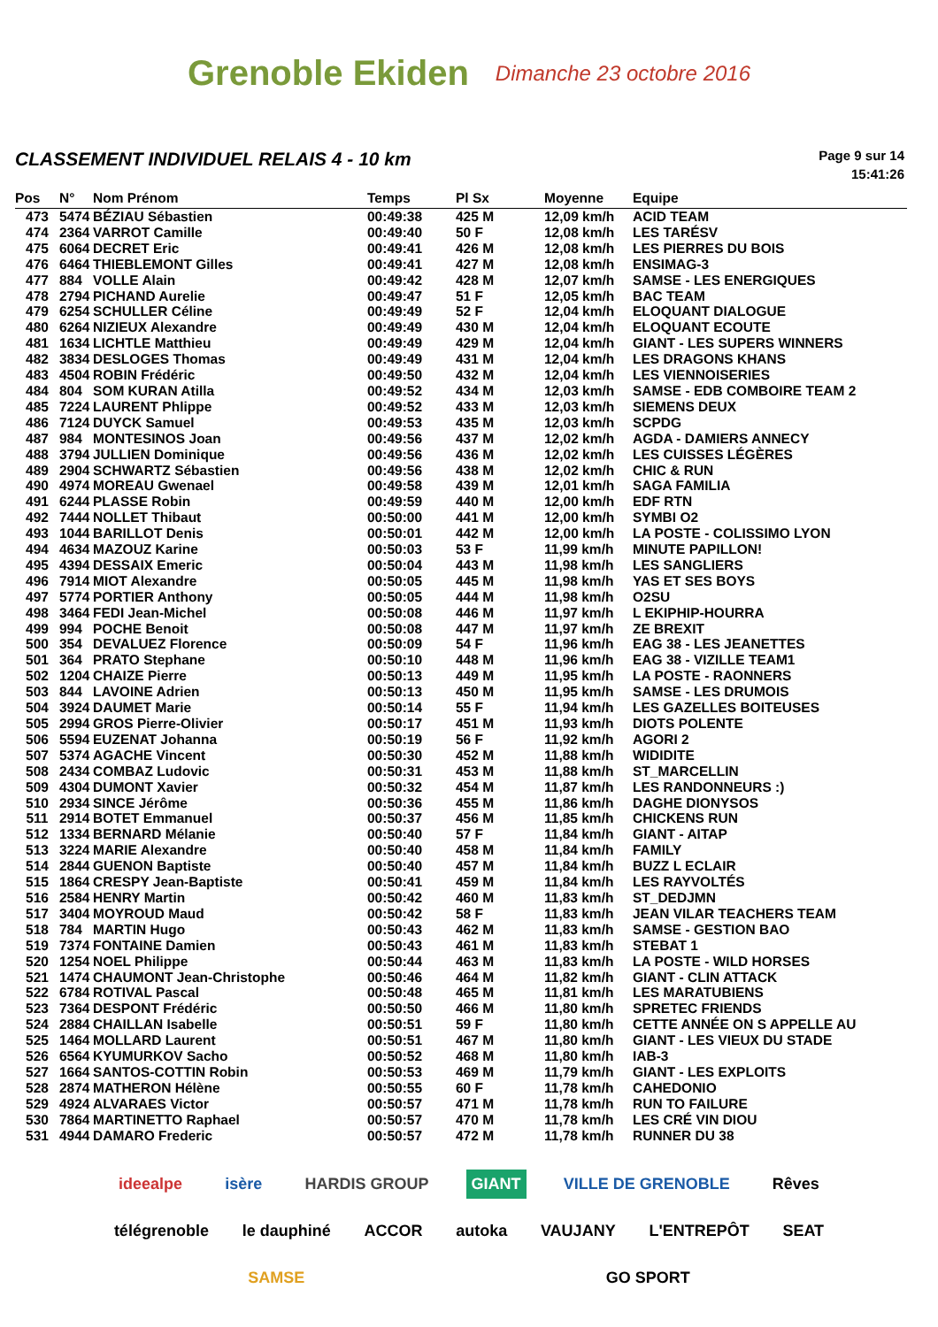Grenoble Ekiden
Dimanche 23 octobre 2016
CLASSEMENT INDIVIDUEL RELAIS 4 - 10 km
Page 9 sur 14
15:41:26
| Pos | N° | Nom Prénom | Temps | Pl Sx | Moyenne | Equipe |
| --- | --- | --- | --- | --- | --- | --- |
| 473 | 5474 | BÉZIAU Sébastien | 00:49:38 | 425 M | 12,09 km/h | ACID TEAM |
| 474 | 2364 | VARROT Camille | 00:49:40 | 50 F | 12,08 km/h | LES TARÉSV |
| 475 | 6064 | DECRET Eric | 00:49:41 | 426 M | 12,08 km/h | LES PIERRES DU BOIS |
| 476 | 6464 | THIEBLEMONT Gilles | 00:49:41 | 427 M | 12,08 km/h | ENSIMAG-3 |
| 477 | 884 | VOLLE Alain | 00:49:42 | 428 M | 12,07 km/h | SAMSE - LES ENERGIQUES |
| 478 | 2794 | PICHAND Aurelie | 00:49:47 | 51 F | 12,05 km/h | BAC TEAM |
| 479 | 6254 | SCHULLER Céline | 00:49:49 | 52 F | 12,04 km/h | ELOQUANT DIALOGUE |
| 480 | 6264 | NIZIEUX Alexandre | 00:49:49 | 430 M | 12,04 km/h | ELOQUANT ECOUTE |
| 481 | 1634 | LICHTLE Matthieu | 00:49:49 | 429 M | 12,04 km/h | GIANT - LES SUPERS WINNERS |
| 482 | 3834 | DESLOGES Thomas | 00:49:49 | 431 M | 12,04 km/h | LES DRAGONS KHANS |
| 483 | 4504 | ROBIN Frédéric | 00:49:50 | 432 M | 12,04 km/h | LES VIENNOISERIES |
| 484 | 804 | SOM KURAN Atilla | 00:49:52 | 434 M | 12,03 km/h | SAMSE - EDB COMBOIRE TEAM 2 |
| 485 | 7224 | LAURENT Phlippe | 00:49:52 | 433 M | 12,03 km/h | SIEMENS DEUX |
| 486 | 7124 | DUYCK Samuel | 00:49:53 | 435 M | 12,03 km/h | SCPDG |
| 487 | 984 | MONTESINOS Joan | 00:49:56 | 437 M | 12,02 km/h | AGDA - DAMIERS ANNECY |
| 488 | 3794 | JULLIEN Dominique | 00:49:56 | 436 M | 12,02 km/h | LES CUISSES LÉGÈRES |
| 489 | 2904 | SCHWARTZ Sébastien | 00:49:56 | 438 M | 12,02 km/h | CHIC & RUN |
| 490 | 4974 | MOREAU Gwenael | 00:49:58 | 439 M | 12,01 km/h | SAGA FAMILIA |
| 491 | 6244 | PLASSE Robin | 00:49:59 | 440 M | 12,00 km/h | EDF RTN |
| 492 | 7444 | NOLLET Thibaut | 00:50:00 | 441 M | 12,00 km/h | SYMBI O2 |
| 493 | 1044 | BARILLOT Denis | 00:50:01 | 442 M | 12,00 km/h | LA POSTE - COLISSIMO LYON |
| 494 | 4634 | MAZOUZ Karine | 00:50:03 | 53 F | 11,99 km/h | MINUTE PAPILLON! |
| 495 | 4394 | DESSAIX Emeric | 00:50:04 | 443 M | 11,98 km/h | LES SANGLIERS |
| 496 | 7914 | MIOT Alexandre | 00:50:05 | 445 M | 11,98 km/h | YAS ET SES BOYS |
| 497 | 5774 | PORTIER Anthony | 00:50:05 | 444 M | 11,98 km/h | O2SU |
| 498 | 3464 | FEDI Jean-Michel | 00:50:08 | 446 M | 11,97 km/h | L EKIPHIP-HOURRA |
| 499 | 994 | POCHE Benoit | 00:50:08 | 447 M | 11,97 km/h | ZE BREXIT |
| 500 | 354 | DEVALUEZ Florence | 00:50:09 | 54 F | 11,96 km/h | EAG 38 - LES JEANETTES |
| 501 | 364 | PRATO Stephane | 00:50:10 | 448 M | 11,96 km/h | EAG 38 - VIZILLE TEAM1 |
| 502 | 1204 | CHAIZE Pierre | 00:50:13 | 449 M | 11,95 km/h | LA POSTE - RAONNERS |
| 503 | 844 | LAVOINE Adrien | 00:50:13 | 450 M | 11,95 km/h | SAMSE - LES DRUMOIS |
| 504 | 3924 | DAUMET Marie | 00:50:14 | 55 F | 11,94 km/h | LES GAZELLES BOITEUSES |
| 505 | 2994 | GROS Pierre-Olivier | 00:50:17 | 451 M | 11,93 km/h | DIOTS POLENTE |
| 506 | 5594 | EUZENAT Johanna | 00:50:19 | 56 F | 11,92 km/h | AGORI 2 |
| 507 | 5374 | AGACHE Vincent | 00:50:30 | 452 M | 11,88 km/h | WIDIDITE |
| 508 | 2434 | COMBAZ Ludovic | 00:50:31 | 453 M | 11,88 km/h | ST_MARCELLIN |
| 509 | 4304 | DUMONT Xavier | 00:50:32 | 454 M | 11,87 km/h | LES RANDONNEURS :) |
| 510 | 2934 | SINCE Jérôme | 00:50:36 | 455 M | 11,86 km/h | DAGHE DIONYSOS |
| 511 | 2914 | BOTET Emmanuel | 00:50:37 | 456 M | 11,85 km/h | CHICKENS RUN |
| 512 | 1334 | BERNARD Mélanie | 00:50:40 | 57 F | 11,84 km/h | GIANT - AITAP |
| 513 | 3224 | MARIE Alexandre | 00:50:40 | 458 M | 11,84 km/h | FAMILY |
| 514 | 2844 | GUENON Baptiste | 00:50:40 | 457 M | 11,84 km/h | BUZZ L ECLAIR |
| 515 | 1864 | CRESPY Jean-Baptiste | 00:50:41 | 459 M | 11,84 km/h | LES RAYVOLTÉS |
| 516 | 2584 | HENRY Martin | 00:50:42 | 460 M | 11,83 km/h | ST_DEDJMN |
| 517 | 3404 | MOYROUD Maud | 00:50:42 | 58 F | 11,83 km/h | JEAN VILAR TEACHERS TEAM |
| 518 | 784 | MARTIN Hugo | 00:50:43 | 462 M | 11,83 km/h | SAMSE - GESTION BAO |
| 519 | 7374 | FONTAINE Damien | 00:50:43 | 461 M | 11,83 km/h | STEBAT 1 |
| 520 | 1254 | NOEL Philippe | 00:50:44 | 463 M | 11,83 km/h | LA POSTE - WILD HORSES |
| 521 | 1474 | CHAUMONT Jean-Christophe | 00:50:46 | 464 M | 11,82 km/h | GIANT - CLIN ATTACK |
| 522 | 6784 | ROTIVAL Pascal | 00:50:48 | 465 M | 11,81 km/h | LES MARATUBIENS |
| 523 | 7364 | DESPONT Frédéric | 00:50:50 | 466 M | 11,80 km/h | SPRETEC FRIENDS |
| 524 | 2884 | CHAILLAN Isabelle | 00:50:51 | 59 F | 11,80 km/h | CETTE ANNÉE ON S APPELLE AU |
| 525 | 1464 | MOLLARD Laurent | 00:50:51 | 467 M | 11,80 km/h | GIANT - LES VIEUX DU STADE |
| 526 | 6564 | KYUMURKOV Sacho | 00:50:52 | 468 M | 11,80 km/h | IAB-3 |
| 527 | 1664 | SANTOS-COTTIN Robin | 00:50:53 | 469 M | 11,79 km/h | GIANT - LES EXPLOITS |
| 528 | 2874 | MATHERON Hélène | 00:50:55 | 60 F | 11,78 km/h | CAHEDONIO |
| 529 | 4924 | ALVARAES Victor | 00:50:57 | 471 M | 11,78 km/h | RUN TO FAILURE |
| 530 | 7864 | MARTINETTO Raphael | 00:50:57 | 470 M | 11,78 km/h | LES CRÉ VIN DIOU |
| 531 | 4944 | DAMARO Frederic | 00:50:57 | 472 M | 11,78 km/h | RUNNER DU 38 |
ideealpe isère HARDIS GROUP GIANT VILLE DE GRENOBLE Rêves télégrenoble le dauphiné ACCOR autoka VAUJANY L'ENTREPÔT SEAT SAMSE GO SPORT